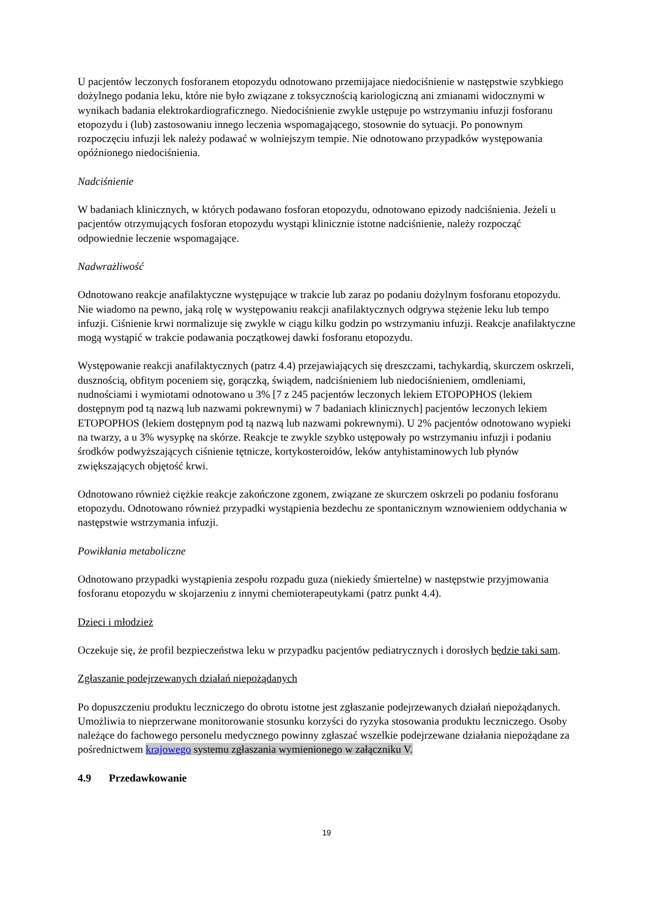U pacjentów leczonych fosforanem etopozydu odnotowano przemijajace niedociśnienie w następstwie szybkiego dożylnego podania leku, które nie było związane z toksycznością kariologiczną ani zmianami widocznymi w wynikach badania elektrokardiograficznego. Niedociśnienie zwykle ustępuje po wstrzymaniu infuzji fosforanu etopozydu i (lub) zastosowaniu innego leczenia wspomagającego, stosownie do sytuacji. Po ponownym rozpoczęciu infuzji lek należy podawać w wolniejszym tempie. Nie odnotowano przypadków występowania opóźnionego niedociśnienia.
Nadciśnienie
W badaniach klinicznych, w których podawano fosforan etopozydu, odnotowano epizody nadciśnienia. Jeżeli u pacjentów otrzymujących fosforan etopozydu wystąpi klinicznie istotne nadciśnienie, należy rozpocząć odpowiednie leczenie wspomagające.
Nadwrażliwość
Odnotowano reakcje anafilaktyczne występujące w trakcie lub zaraz po podaniu dożylnym fosforanu etopozydu. Nie wiadomo na pewno, jaką rolę w występowaniu reakcji anafilaktycznych odgrywa stężenie leku lub tempo infuzji. Ciśnienie krwi normalizuje się zwykle w ciągu kilku godzin po wstrzymaniu infuzji. Reakcje anafilaktyczne mogą wystąpić w trakcie podawania początkowej dawki fosforanu etopozydu.
Występowanie reakcji anafilaktycznych (patrz 4.4) przejawiających się dreszczami, tachykardią, skurczem oskrzeli, dusznością, obfitym poceniem się, gorączką, świądem, nadciśnieniem lub niedociśnieniem, omdleniami, nudnościami i wymiotami odnotowano u 3% [7 z 245 pacjentów leczonych lekiem ETOPOPHOS (lekiem dostępnym pod tą nazwą lub nazwami pokrewnymi) w 7 badaniach klinicznych] pacjentów leczonych lekiem ETOPOPHOS (lekiem dostępnym pod tą nazwą lub nazwami pokrewnymi). U 2% pacjentów odnotowano wypieki na twarzy, a u 3% wysypkę na skórze. Reakcje te zwykle szybko ustępowały po wstrzymaniu infuzji i podaniu środków podwyższających ciśnienie tętnicze, kortykosteroidów, leków antyhistaminowych lub płynów zwiększających objętość krwi.
Odnotowano również ciężkie reakcje zakończone zgonem, związane ze skurczem oskrzeli po podaniu fosforanu etopozydu. Odnotowano również przypadki wystąpienia bezdechu ze spontanicznym wznowieniem oddychania w następstwie wstrzymania infuzji.
Powikłania metaboliczne
Odnotowano przypadki wystąpienia zespołu rozpadu guza (niekiedy śmiertelne) w następstwie przyjmowania fosforanu etopozydu w skojarzeniu z innymi chemioterapeutykami (patrz punkt 4.4).
Dzieci i młodzież
Oczekuje się, że profil bezpieczeństwa leku w przypadku pacjentów pediatrycznych i dorosłych będzie taki sam.
Zgłaszanie podejrzewanych działań niepożądanych
Po dopuszczeniu produktu leczniczego do obrotu istotne jest zgłaszanie podejrzewanych działań niepożądanych. Umożliwia to nieprzerwane monitorowanie stosunku korzyści do ryzyka stosowania produktu leczniczego. Osoby należące do fachowego personelu medycznego powinny zgłaszać wszelkie podejrzewane działania niepożądane za pośrednictwem krajowego systemu zgłaszania wymienionego w załączniku V.
4.9 Przedawkowanie
19